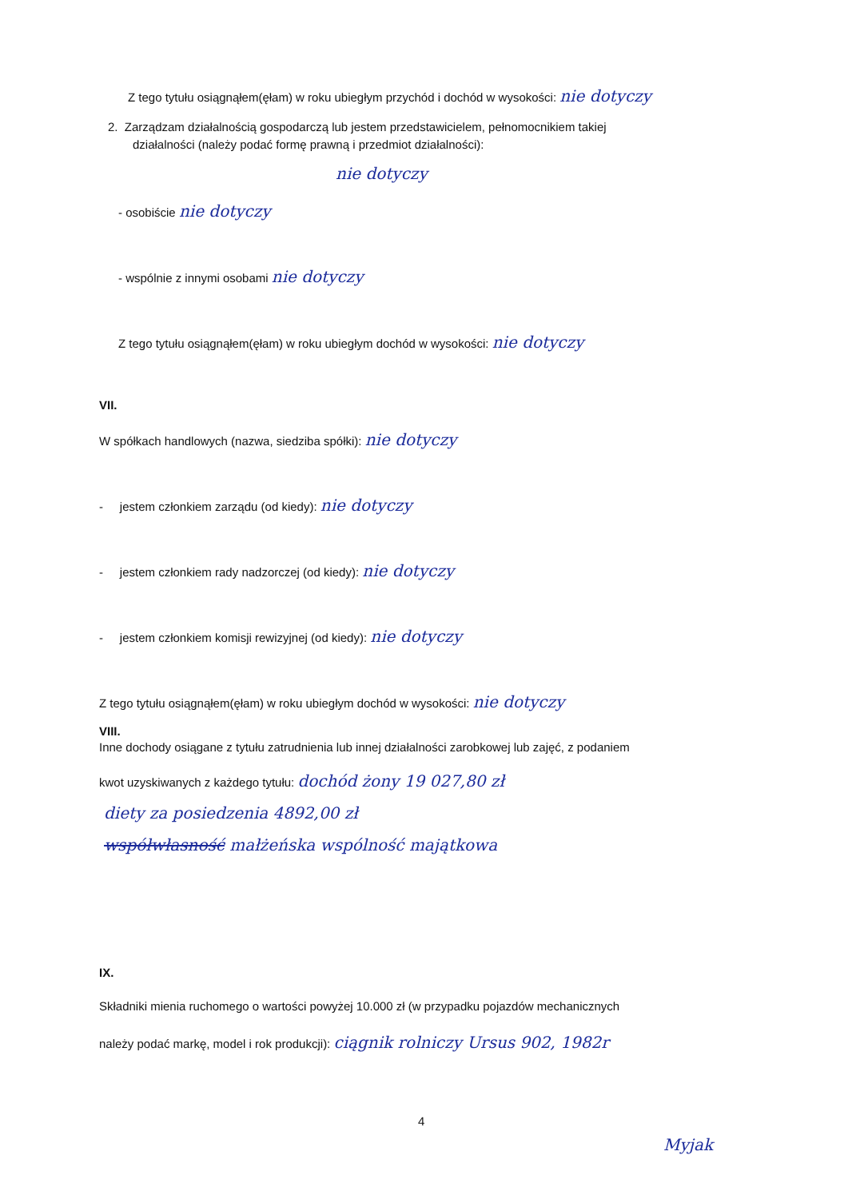Z tego tytułu osiągnąłem(ęłam) w roku ubiegłym przychód i dochód w wysokości: nie dotyczy
2. Zarządzam działalnością gospodarczą lub jestem przedstawicielem, pełnomocnikiem takiej
działalności (należy podać formę prawną i przedmiot działalności):
nie dotyczy
- osobiście nie dotyczy
- wspólnie z innymi osobami nie dotyczy
Z tego tytułu osiągnąłem(ęłam) w roku ubiegłym dochód w wysokości: nie dotyczy
VII.
W spółkach handlowych (nazwa, siedziba spółki): nie dotyczy
- jestem członkiem zarządu (od kiedy): nie dotyczy
- jestem członkiem rady nadzorczej (od kiedy): nie dotyczy
- jestem członkiem komisji rewizyjnej (od kiedy): nie dotyczy
Z tego tytułu osiągnąłem(ęłam) w roku ubiegłym dochód w wysokości: nie dotyczy
VIII.
Inne dochody osiągane z tytułu zatrudnienia lub innej działalności zarobkowej lub zajęć, z podaniem
kwot uzyskiwanych z każdego tytułu: dochód żony 19 027,80 zł
diety za posiedzenia 4892,00 zł
współwłasność małżeńska wspólność majątkowa
IX.
Składniki mienia ruchomego o wartości powyżej 10.000 zł (w przypadku pojazdów mechanicznych
należy podać markę, model i rok produkcji): ciągnik rolniczy Ursus 902, 1982r
4
Myjak